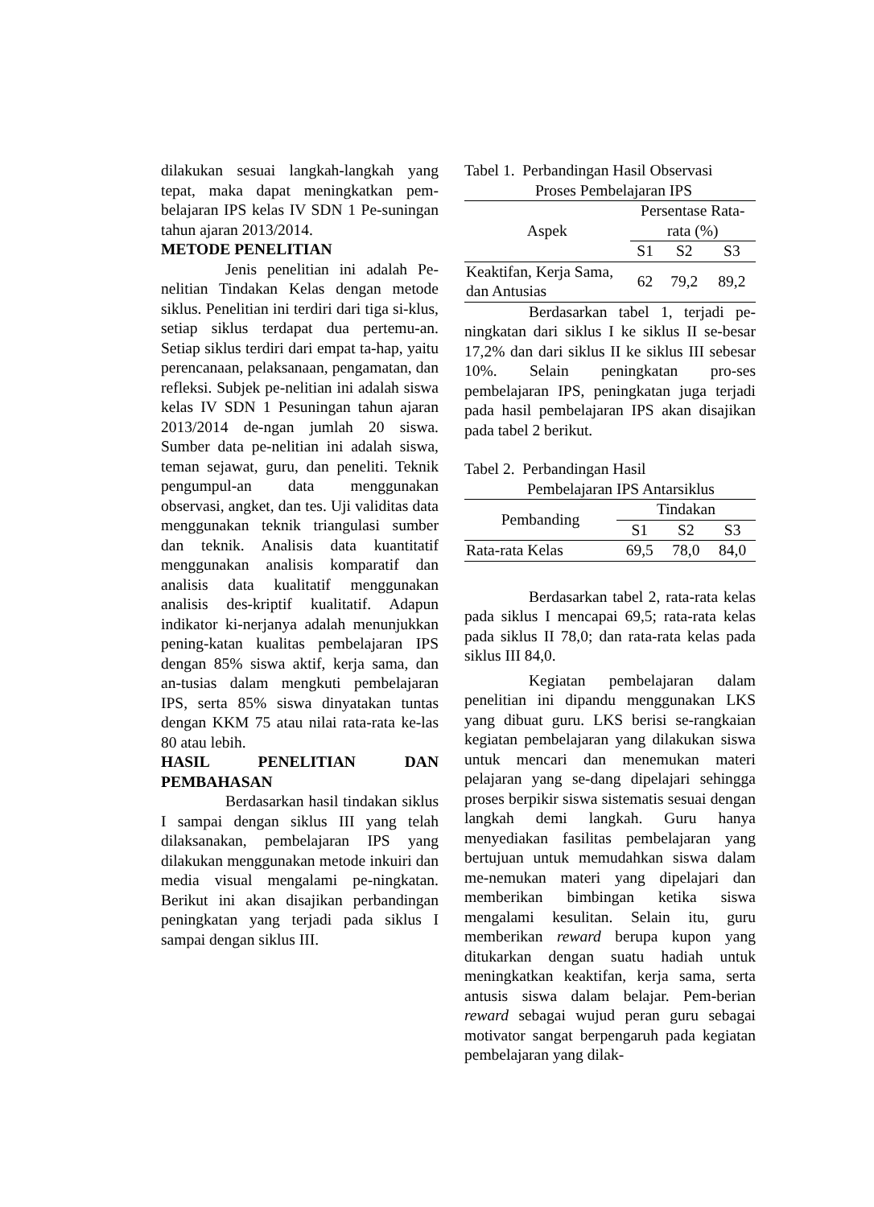dilakukan sesuai langkah-langkah yang tepat, maka dapat meningkatkan pem-belajaran IPS kelas IV SDN 1 Pe-suningan tahun ajaran 2013/2014.
METODE PENELITIAN
Jenis penelitian ini adalah Pe-nelitian Tindakan Kelas dengan metode siklus. Penelitian ini terdiri dari tiga si-klus, setiap siklus terdapat dua pertemu-an. Setiap siklus terdiri dari empat ta-hap, yaitu perencanaan, pelaksanaan, pengamatan, dan refleksi. Subjek pe-nelitian ini adalah siswa kelas IV SDN 1 Pesuningan tahun ajaran 2013/2014 de-ngan jumlah 20 siswa. Sumber data pe-nelitian ini adalah siswa, teman sejawat, guru, dan peneliti. Teknik pengumpul-an data menggunakan observasi, angket, dan tes. Uji validitas data menggunakan teknik triangulasi sumber dan teknik. Analisis data kuantitatif menggunakan analisis komparatif dan analisis data kualitatif menggunakan analisis des-kriptif kualitatif. Adapun indikator ki-nerjanya adalah menunjukkan pening-katan kualitas pembelajaran IPS dengan 85% siswa aktif, kerja sama, dan an-tusias dalam mengkuti pembelajaran IPS, serta 85% siswa dinyatakan tuntas dengan KKM 75 atau nilai rata-rata ke-las 80 atau lebih.
HASIL PENELITIAN DAN PEMBAHASAN
Berdasarkan hasil tindakan siklus I sampai dengan siklus III yang telah dilaksanakan, pembelajaran IPS yang dilakukan menggunakan metode inkuiri dan media visual mengalami pe-ningkatan. Berikut ini akan disajikan perbandingan peningkatan yang terjadi pada siklus I sampai dengan siklus III.
Tabel 1. Perbandingan Hasil Observasi
Proses Pembelajaran IPS
| Aspek | Persentase Rata-rata (%) | | |
| --- | --- | --- | --- |
| | S1 | S2 | S3 |
| Keaktifan, Kerja Sama, dan Antusias | 62 | 79,2 | 89,2 |
Berdasarkan tabel 1, terjadi pe-ningkatan dari siklus I ke siklus II se-besar 17,2% dan dari siklus II ke siklus III sebesar 10%. Selain peningkatan pro-ses pembelajaran IPS, peningkatan juga terjadi pada hasil pembelajaran IPS akan disajikan pada tabel 2 berikut.
Tabel 2. Perbandingan Hasil
Pembelajaran IPS Antarsiklus
| Pembanding | Tindakan | | |
| --- | --- | --- | --- |
| | S1 | S2 | S3 |
| Rata-rata Kelas | 69,5 | 78,0 | 84,0 |
Berdasarkan tabel 2, rata-rata kelas pada siklus I mencapai 69,5; rata-rata kelas pada siklus II 78,0; dan rata-rata kelas pada siklus III 84,0.
Kegiatan pembelajaran dalam penelitian ini dipandu menggunakan LKS yang dibuat guru. LKS berisi se-rangkaian kegiatan pembelajaran yang dilakukan siswa untuk mencari dan menemukan materi pelajaran yang se-dang dipelajari sehingga proses berpikir siswa sistematis sesuai dengan langkah demi langkah. Guru hanya menyediakan fasilitas pembelajaran yang bertujuan untuk memudahkan siswa dalam me-nemukan materi yang dipelajari dan memberikan bimbingan ketika siswa mengalami kesulitan. Selain itu, guru memberikan reward berupa kupon yang ditukarkan dengan suatu hadiah untuk meningkatkan keaktifan, kerja sama, serta antusis siswa dalam belajar. Pem-berian reward sebagai wujud peran guru sebagai motivator sangat berpengaruh pada kegiatan pembelajaran yang dilak-